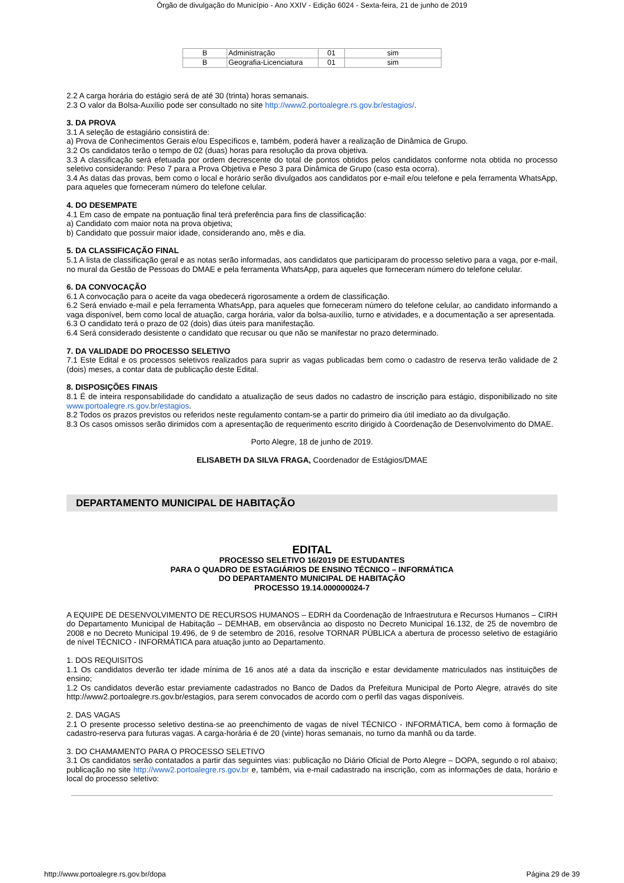Órgão de divulgação do Município - Ano XXIV - Edição 6024 - Sexta-feira, 21 de junho de 2019
| B | Administração | 01 | sim |
| B | Geografia-Licenciatura | 01 | sim |
2.2 A carga horária do estágio será de até 30 (trinta) horas semanais.
2.3 O valor da Bolsa-Auxílio pode ser consultado no site http://www2.portoalegre.rs.gov.br/estagios/.
3. DA PROVA
3.1 A seleção de estagiário consistirá de:
a) Prova de Conhecimentos Gerais e/ou Específicos e, também, poderá haver a realização de Dinâmica de Grupo.
3.2 Os candidatos terão o tempo de 02 (duas) horas para resolução da prova objetiva.
3.3 A classificação será efetuada por ordem decrescente do total de pontos obtidos pelos candidatos conforme nota obtida no processo seletivo considerando: Peso 7 para a Prova Objetiva e Peso 3 para Dinâmica de Grupo (caso esta ocorra).
3.4 As datas das provas, bem como o local e horário serão divulgados aos candidatos por e-mail e/ou telefone e pela ferramenta WhatsApp, para aqueles que forneceram número do telefone celular.
4. DO DESEMPATE
4.1 Em caso de empate na pontuação final terá preferência para fins de classificação:
a) Candidato com maior nota na prova objetiva;
b) Candidato que possuir maior idade, considerando ano, mês e dia.
5. DA CLASSIFICAÇÃO FINAL
5.1 A lista de classificação geral e as notas serão informadas, aos candidatos que participaram do processo seletivo para a vaga, por e-mail, no mural da Gestão de Pessoas do DMAE e pela ferramenta WhatsApp, para aqueles que forneceram número do telefone celular.
6. DA CONVOCAÇÃO
6.1 A convocação para o aceite da vaga obedecerá rigorosamente a ordem de classificação.
6.2 Será enviado e-mail e pela ferramenta WhatsApp, para aqueles que forneceram número do telefone celular, ao candidato informando a vaga disponível, bem como local de atuação, carga horária, valor da bolsa-auxílio, turno e atividades, e a documentação a ser apresentada.
6.3 O candidato terá o prazo de 02 (dois) dias úteis para manifestação.
6.4 Será considerado desistente o candidato que recusar ou que não se manifestar no prazo determinado.
7. DA VALIDADE DO PROCESSO SELETIVO
7.1 Este Edital e os processos seletivos realizados para suprir as vagas publicadas bem como o cadastro de reserva terão validade de 2 (dois) meses, a contar data de publicação deste Edital.
8. DISPOSIÇÕES FINAIS
8.1 É de inteira responsabilidade do candidato a atualização de seus dados no cadastro de inscrição para estágio, disponibilizado no site www.portoalegre.rs.gov.br/estagios.
8.2 Todos os prazos previstos ou referidos neste regulamento contam-se a partir do primeiro dia útil imediato ao da divulgação.
8.3 Os casos omissos serão dirimidos com a apresentação de requerimento escrito dirigido à Coordenação de Desenvolvimento do DMAE.
Porto Alegre, 18 de junho de 2019.
ELISABETH DA SILVA FRAGA, Coordenador de Estágios/DMAE
DEPARTAMENTO MUNICIPAL DE HABITAÇÃO
EDITAL
PROCESSO SELETIVO 16/2019 DE ESTUDANTES
PARA O QUADRO DE ESTAGIÁRIOS DE ENSINO TÉCNICO – INFORMÁTICA
DO DEPARTAMENTO MUNICIPAL DE HABITAÇÃO
PROCESSO 19.14.000000024-7
A EQUIPE DE DESENVOLVIMENTO DE RECURSOS HUMANOS – EDRH da Coordenação de Infraestrutura e Recursos Humanos – CIRH do Departamento Municipal de Habitação – DEMHAB, em observância ao disposto no Decreto Municipal 16.132, de 25 de novembro de 2008 e no Decreto Municipal 19.496, de 9 de setembro de 2016, resolve TORNAR PÚBLICA a abertura de processo seletivo de estagiário de nível TÉCNICO - INFORMÁTICA para atuação junto ao Departamento.
1. DOS REQUISITOS
1.1 Os candidatos deverão ter idade mínima de 16 anos até a data da inscrição e estar devidamente matriculados nas instituições de ensino;
1.2 Os candidatos deverão estar previamente cadastrados no Banco de Dados da Prefeitura Municipal de Porto Alegre, através do site http://www2.portoalegre.rs.gov.br/estagios, para serem convocados de acordo com o perfil das vagas disponíveis.
2. DAS VAGAS
2.1 O presente processo seletivo destina-se ao preenchimento de vagas de nível TÉCNICO - INFORMÁTICA, bem como à formação de cadastro-reserva para futuras vagas. A carga-horária é de 20 (vinte) horas semanais, no turno da manhã ou da tarde.
3. DO CHAMAMENTO PARA O PROCESSO SELETIVO
3.1 Os candidatos serão contatados a partir das seguintes vias: publicação no Diário Oficial de Porto Alegre – DOPA, segundo o rol abaixo; publicação no site http://www2.portoalegre.rs.gov.br e, também, via e-mail cadastrado na inscrição, com as informações de data, horário e local do processo seletivo:
http://www.portoalegre.rs.gov.br/dopa Página 29 de 39